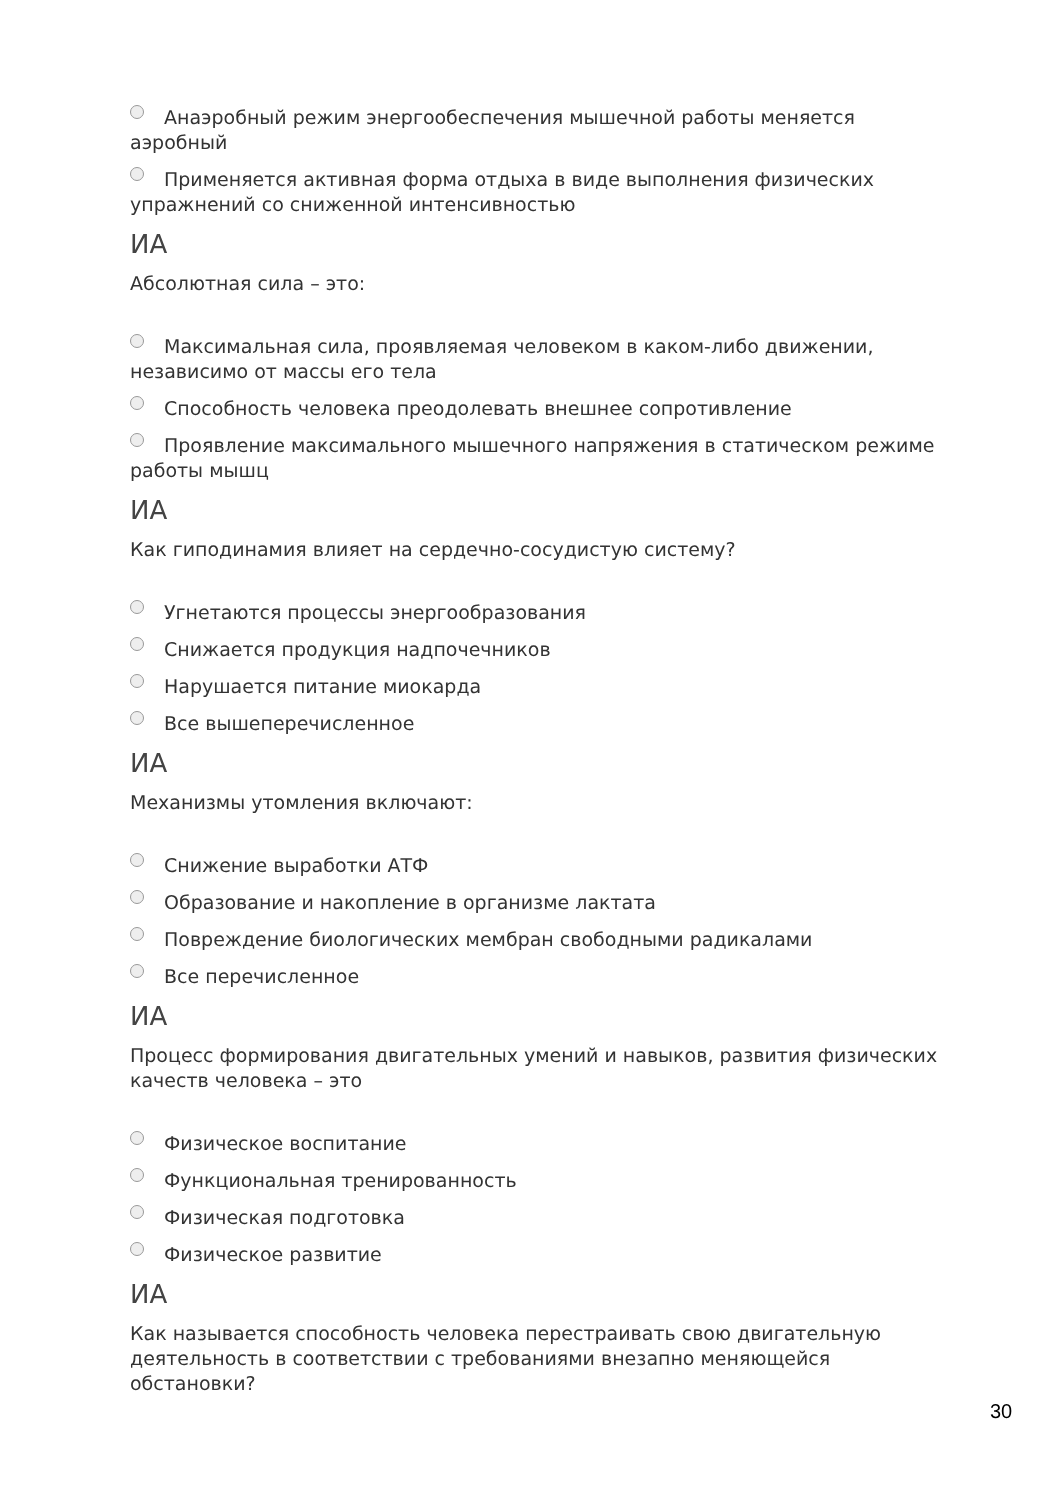Анаэробный режим энергообеспечения мышечной работы меняется аэробный
Применяется активная форма отдыха в виде выполнения физических упражнений со сниженной интенсивностью
ИА
Абсолютная сила – это:
Максимальная сила, проявляемая человеком в каком-либо движении, независимо от массы его тела
Способность человека преодолевать внешнее сопротивление
Проявление максимального мышечного напряжения в статическом режиме работы мышц
ИА
Как гиподинамия влияет на сердечно-сосудистую систему?
Угнетаются процессы энергообразования
Снижается продукция надпочечников
Нарушается питание миокарда
Все вышеперечисленное
ИА
Механизмы утомления включают:
Снижение выработки АТФ
Образование и накопление в организме лактата
Повреждение биологических мембран свободными радикалами
Все перечисленное
ИА
Процесс формирования двигательных умений и навыков, развития физических качеств человека – это
Физическое воспитание
Функциональная тренированность
Физическая подготовка
Физическое развитие
ИА
Как называется способность человека перестраивать свою двигательную деятельность в соответствии с требованиями внезапно меняющейся обстановки?
30